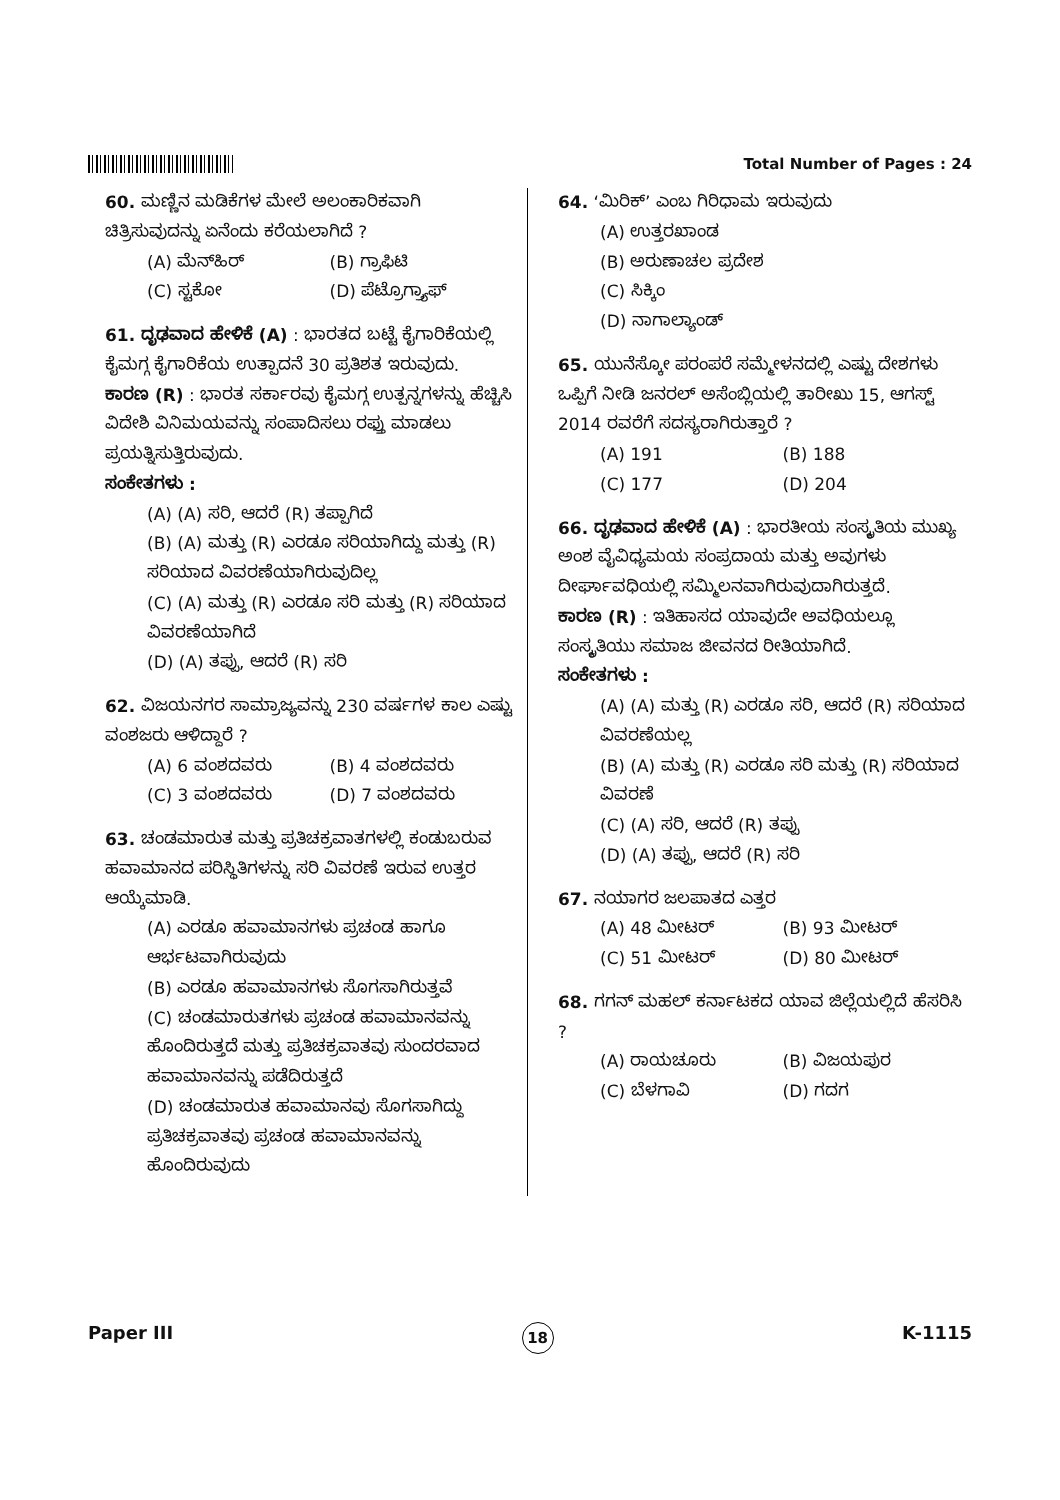Total Number of Pages : 24
60. ಮಣ್ಣಿನ ಮಡಿಕೆಗಳ ಮೇಲೆ ಅಲಂಕಾರಿಕವಾಗಿ ಚಿತ್ರಿಸುವುದನ್ನು ಏನೆಂದು ಕರೆಯಲಾಗಿದೆ ?
(A) ಮೆನ್‌ಹಿರ್ (B) ಗ್ರಾಫಿಟಿ (C) ಸ್ಟಕೋ (D) ಪೆಟ್ರೊಗ್ರ್ಯಾಫ್
61. ದೃಢವಾದ ಹೇಳಿಕೆ (A) : ಭಾರತದ ಬಟ್ಟೆ ಕೈಗಾರಿಕೆಯಲ್ಲಿ ಕೈಮಗ್ಗ ಕೈಗಾರಿಕೆಯ ಉತ್ಪಾದನೆ 30 ಪ್ರತಿಶತ ಇರುವುದು.
ಕಾರಣ (R) : ಭಾರತ ಸರ್ಕಾರವು ಕೈಮಗ್ಗ ಉತ್ಪನ್ನಗಳನ್ನು ಹೆಚ್ಚಿಸಿ ವಿದೇಶಿ ವಿನಿಮಯವನ್ನು ಸಂಪಾದಿಸಲು ರಫ್ತು ಮಾಡಲು ಪ್ರಯತ್ನಿಸುತ್ತಿರುವುದು.
ಸಂಕೇತಗಳು :
(A) (A) ಸರಿ, ಆದರೆ (R) ತಪ್ಪಾಗಿದೆ
(B) (A) ಮತ್ತು (R) ಎರಡೂ ಸರಿಯಾಗಿದ್ದು ಮತ್ತು (R) ಸರಿಯಾದ ವಿವರಣೆಯಾಗಿರುವುದಿಲ್ಲ
(C) (A) ಮತ್ತು (R) ಎರಡೂ ಸರಿ ಮತ್ತು (R) ಸರಿಯಾದ ವಿವರಣೆಯಾಗಿದೆ
(D) (A) ತಪ್ಪು, ಆದರೆ (R) ಸರಿ
62. ವಿಜಯನಗರ ಸಾಮ್ರಾಜ್ಯವನ್ನು 230 ವರ್ಷಗಳ ಕಾಲ ಎಷ್ಟು ವಂಶಜರು ಆಳಿದ್ದಾರೆ ?
(A) 6 ವಂಶದವರು (B) 4 ವಂಶದವರು (C) 3 ವಂಶದವರು (D) 7 ವಂಶದವರು
63. ಚಂಡಮಾರುತ ಮತ್ತು ಪ್ರತಿಚಕ್ರವಾತಗಳಲ್ಲಿ ಕಂಡುಬರುವ ಹವಾಮಾನದ ಪರಿಸ್ಥಿತಿಗಳನ್ನು ಸರಿ ವಿವರಣೆ ಇರುವ ಉತ್ತರ ಆಯ್ಕೆಮಾಡಿ.
(A) ಎರಡೂ ಹವಾಮಾನಗಳು ಪ್ರಚಂಡ ಹಾಗೂ ಆರ್ಭಟವಾಗಿರುವುದು
(B) ಎರಡೂ ಹವಾಮಾನಗಳು ಸೊಗಸಾಗಿರುತ್ತವೆ
(C) ಚಂಡಮಾರುತಗಳು ಪ್ರಚಂಡ ಹವಾಮಾನವನ್ನು ಹೊಂದಿರುತ್ತದೆ ಮತ್ತು ಪ್ರತಿಚಕ್ರವಾತವು ಸುಂದರವಾದ ಹವಾಮಾನವನ್ನು ಪಡೆದಿರುತ್ತದೆ
(D) ಚಂಡಮಾರುತ ಹವಾಮಾನವು ಸೊಗಸಾಗಿದ್ದು ಪ್ರತಿಚಕ್ರವಾತವು ಪ್ರಚಂಡ ಹವಾಮಾನವನ್ನು ಹೊಂದಿರುವುದು
64. ‘ಮಿರಿಕ್’ ಎಂಬ ಗಿರಿಧಾಮ ಇರುವುದು
(A) ಉತ್ತರಖಾಂಡ
(B) ಅರುಣಾಚಲ ಪ್ರದೇಶ
(C) ಸಿಕ್ಕಿಂ
(D) ನಾಗಾಲ್ಯಾಂಡ್
65. ಯುನೆಸ್ಕೋ ಪರಂಪರೆ ಸಮ್ಮೇಳನದಲ್ಲಿ ಎಷ್ಟು ದೇಶಗಳು ಒಪ್ಪಿಗೆ ನೀಡಿ ಜನರಲ್ ಅಸೆಂಬ್ಲಿಯಲ್ಲಿ ತಾರೀಖು 15, ಆಗಸ್ಟ್ 2014 ರವರೆಗೆ ಸದಸ್ಯರಾಗಿರುತ್ತಾರೆ ?
(A) 191 (B) 188 (C) 177 (D) 204
66. ದೃಢವಾದ ಹೇಳಿಕೆ (A) : ಭಾರತೀಯ ಸಂಸ್ಕೃತಿಯ ಮುಖ್ಯ ಅಂಶ ವೈವಿಧ್ಯಮಯ ಸಂಪ್ರದಾಯ ಮತ್ತು ಅವುಗಳು ದೀರ್ಘಾವಧಿಯಲ್ಲಿ ಸಮ್ಮಿಲನವಾಗಿರುವುದಾಗಿರುತ್ತದೆ.
ಕಾರಣ (R) : ಇತಿಹಾಸದ ಯಾವುದೇ ಅವಧಿಯಲ್ಲೂ ಸಂಸ್ಕೃತಿಯು ಸಮಾಜ ಜೀವನದ ರೀತಿಯಾಗಿದೆ.
ಸಂಕೇತಗಳು :
(A) (A) ಮತ್ತು (R) ಎರಡೂ ಸರಿ, ಆದರೆ (R) ಸರಿಯಾದ ವಿವರಣೆಯಲ್ಲ
(B) (A) ಮತ್ತು (R) ಎರಡೂ ಸರಿ ಮತ್ತು (R) ಸರಿಯಾದ ವಿವರಣೆ
(C) (A) ಸರಿ, ಆದರೆ (R) ತಪ್ಪು
(D) (A) ತಪ್ಪು, ಆದರೆ (R) ಸರಿ
67. ನಯಾಗರ ಜಲಪಾತದ ಎತ್ತರ
(A) 48 ಮೀಟರ್ (B) 93 ಮೀಟರ್ (C) 51 ಮೀಟರ್ (D) 80 ಮೀಟರ್
68. ಗಗನ್ ಮಹಲ್ ಕರ್ನಾಟಕದ ಯಾವ ಜಿಲ್ಲೆಯಲ್ಲಿದೆ ಹೆಸರಿಸಿ ?
(A) ರಾಯಚೂರು (B) ವಿಜಯಪುರ (C) ಬೆಳಗಾವಿ (D) ಗದಗ
Paper III 18 K-1115